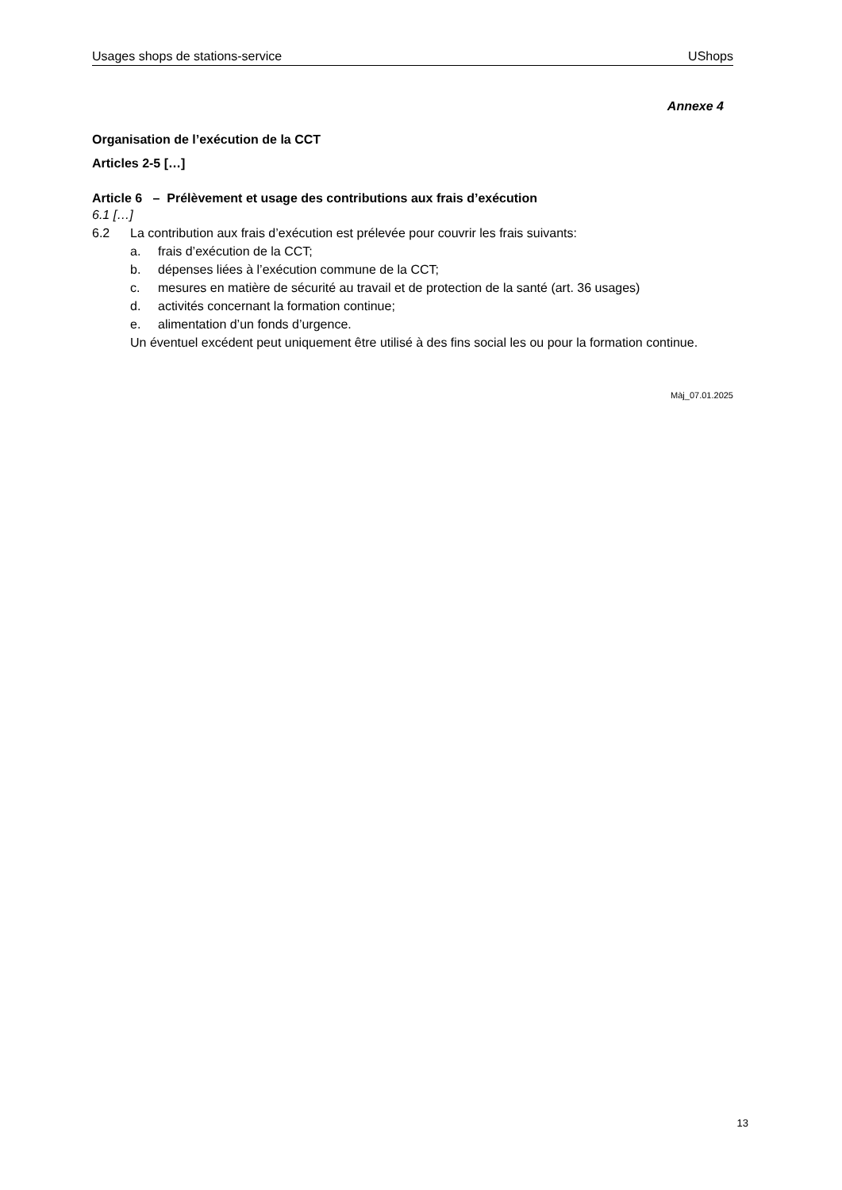Usages shops de stations-service UShops
Annexe 4
Organisation de l’exécution de la CCT
Articles 2-5 […]
Article 6 – Prélèvement et usage des contributions aux frais d’exécution
6.1 […]
6.2 La contribution aux frais d’exécution est prélevée pour couvrir les frais suivants:
a. frais d’exécution de la CCT;
b. dépenses liées à l’exécution commune de la CCT;
c. mesures en matière de sécurité au travail et de protection de la santé (art. 36 usages)
d. activités concernant la formation continue;
e. alimentation d’un fonds d’urgence.
Un éventuel excédent peut uniquement être utilisé à des fins social les ou pour la formation continue.
Màj_07.01.2025
13